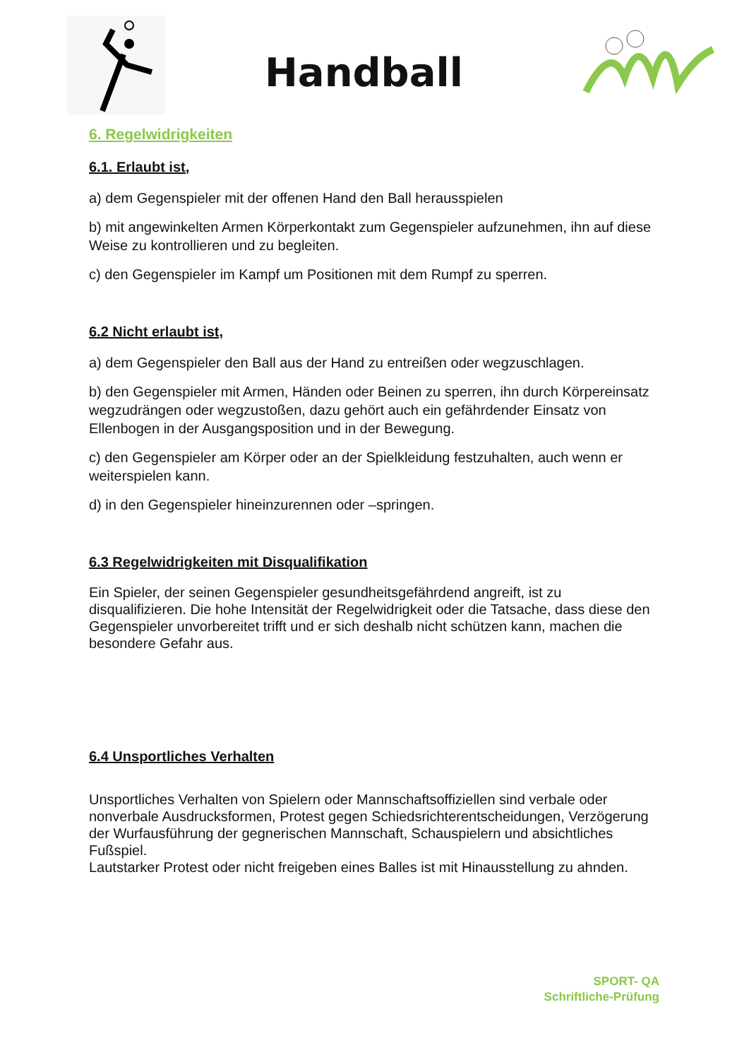Handball
6. Regelwidrigkeiten
6.1. Erlaubt ist,
a) dem Gegenspieler mit der offenen Hand den Ball herausspielen
b) mit angewinkelten Armen Körperkontakt zum Gegenspieler aufzunehmen, ihn auf diese Weise zu kontrollieren und zu begleiten.
c) den Gegenspieler im Kampf um Positionen mit dem Rumpf zu sperren.
6.2 Nicht erlaubt ist,
a) dem Gegenspieler den Ball aus der Hand zu entreißen oder wegzuschlagen.
b) den Gegenspieler mit Armen, Händen oder Beinen zu sperren, ihn durch Körpereinsatz wegzudrängen oder wegzustoßen, dazu gehört auch ein gefährdender Einsatz von Ellenbogen in der Ausgangsposition und in der Bewegung.
c) den Gegenspieler am Körper oder an der Spielkleidung festzuhalten, auch wenn er weiterspielen kann.
d) in den Gegenspieler hineinzurennen oder –springen.
6.3 Regelwidrigkeiten mit Disqualifikation
Ein Spieler, der seinen Gegenspieler gesundheitsgefährdend angreift, ist zu disqualifizieren. Die hohe Intensität der Regelwidrigkeit oder die Tatsache, dass diese den Gegenspieler unvorbereitet trifft und er sich deshalb nicht schützen kann, machen die besondere Gefahr aus.
6.4 Unsportliches Verhalten
Unsportliches Verhalten von Spielern oder Mannschaftsoffiziellen sind verbale oder nonverbale Ausdrucksformen, Protest gegen Schiedsrichterentscheidungen, Verzögerung der Wurfausführung der gegnerischen Mannschaft, Schauspielern und absichtliches Fußspiel.
Lautstarker Protest oder nicht freigeben eines Balles ist mit Hinausstellung zu ahnden.
SPORT- QA
Schriftliche-Prüfung